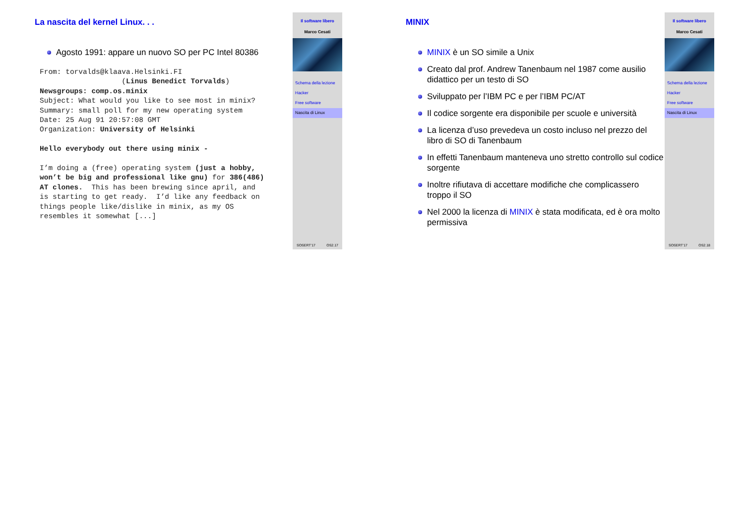La nascita del kernel Linux. . .
Agosto 1991: appare un nuovo SO per PC Intel 80386
From: torvalds@klaava.Helsinki.FI
                   (Linus Benedict Torvalds)
Newsgroups: comp.os.minix
Subject: What would you like to see most in minix?
Summary: small poll for my new operating system
Date: 25 Aug 91 20:57:08 GMT
Organization: University of Helsinki

Hello everybody out there using minix -

I’m doing a (free) operating system (just a hobby,
won’t be big and professional like gnu) for 386(486)
AT clones.  This has been brewing since april, and
is starting to get ready.  I’d like any feedback on
things people like/dislike in minix, as my OS
resembles it somewhat [...]
Il software libero
Marco Cesati
Schema della lezione
Hacker
Free software
Nascita di Linux
SOSERT’17 OS2.17
MINIX
MINIX è un SO simile a Unix
Creato dal prof. Andrew Tanenbaum nel 1987 come ausilio didattico per un testo di SO
Sviluppato per l’IBM PC e per l’IBM PC/AT
Il codice sorgente era disponibile per scuole e università
La licenza d’uso prevedeva un costo incluso nel prezzo del libro di SO di Tanenbaum
In effetti Tanenbaum manteneva uno stretto controllo sul codice sorgente
Inoltre rifiutava di accettare modifiche che complicassero troppo il SO
Nel 2000 la licenza di MINIX è stata modificata, ed è ora molto permissiva
Il software libero
Marco Cesati
Schema della lezione
Hacker
Free software
Nascita di Linux
SOSERT’17 OS2.18